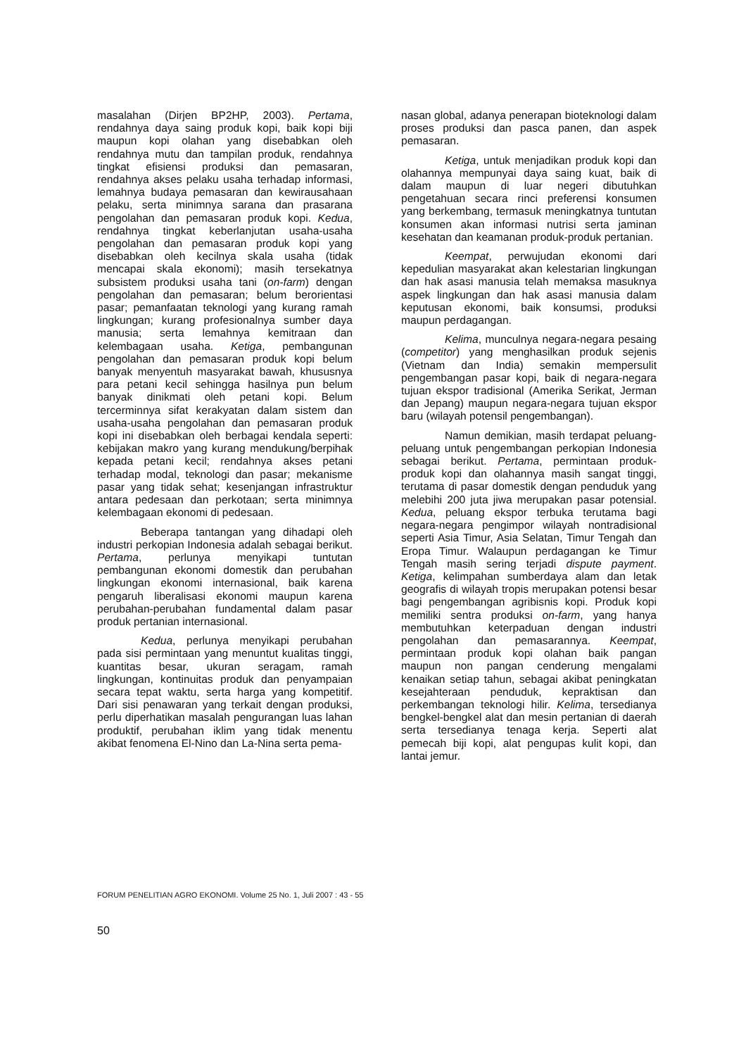masalahan (Dirjen BP2HP, 2003). Pertama, rendahnya daya saing produk kopi, baik kopi biji maupun kopi olahan yang disebabkan oleh rendahnya mutu dan tampilan produk, rendahnya tingkat efisiensi produksi dan pemasaran, rendahnya akses pelaku usaha terhadap informasi, lemahnya budaya pemasaran dan kewirausahaan pelaku, serta minimnya sarana dan prasarana pengolahan dan pemasaran produk kopi. Kedua, rendahnya tingkat keberlanjutan usaha-usaha pengolahan dan pemasaran produk kopi yang disebabkan oleh kecilnya skala usaha (tidak mencapai skala ekonomi); masih tersekatnya subsistem produksi usaha tani (on-farm) dengan pengolahan dan pemasaran; belum berorientasi pasar; pemanfaatan teknologi yang kurang ramah lingkungan; kurang profesionalnya sumber daya manusia; serta lemahnya kemitraan dan kelembagaan usaha. Ketiga, pembangunan pengolahan dan pemasaran produk kopi belum banyak menyentuh masyarakat bawah, khususnya para petani kecil sehingga hasilnya pun belum banyak dinikmati oleh petani kopi. Belum tercerminnya sifat kerakyatan dalam sistem dan usaha-usaha pengolahan dan pemasaran produk kopi ini disebabkan oleh berbagai kendala seperti: kebijakan makro yang kurang mendukung/berpihak kepada petani kecil; rendahnya akses petani terhadap modal, teknologi dan pasar; mekanisme pasar yang tidak sehat; kesenjangan infrastruktur antara pedesaan dan perkotaan; serta minimnya kelembagaan ekonomi di pedesaan.
Beberapa tantangan yang dihadapi oleh industri perkopian Indonesia adalah sebagai berikut. Pertama, perlunya menyikapi tuntutan pembangunan ekonomi domestik dan perubahan lingkungan ekonomi internasional, baik karena pengaruh liberalisasi ekonomi maupun karena perubahan-perubahan fundamental dalam pasar produk pertanian internasional.
Kedua, perlunya menyikapi perubahan pada sisi permintaan yang menuntut kualitas tinggi, kuantitas besar, ukuran seragam, ramah lingkungan, kontinuitas produk dan penyampaian secara tepat waktu, serta harga yang kompetitif. Dari sisi penawaran yang terkait dengan produksi, perlu diperhatikan masalah pengurangan luas lahan produktif, perubahan iklim yang tidak menentu akibat fenomena El-Nino dan La-Nina serta pema-
nasan global, adanya penerapan bioteknologi dalam proses produksi dan pasca panen, dan aspek pemasaran.
Ketiga, untuk menjadikan produk kopi dan olahannya mempunyai daya saing kuat, baik di dalam maupun di luar negeri dibutuhkan pengetahuan secara rinci preferensi konsumen yang berkembang, termasuk meningkatnya tuntutan konsumen akan informasi nutrisi serta jaminan kesehatan dan keamanan produk-produk pertanian.
Keempat, perwujudan ekonomi dari kepedulian masyarakat akan kelestarian lingkungan dan hak asasi manusia telah memaksa masuknya aspek lingkungan dan hak asasi manusia dalam keputusan ekonomi, baik konsumsi, produksi maupun perdagangan.
Kelima, munculnya negara-negara pesaing (competitor) yang menghasilkan produk sejenis (Vietnam dan India) semakin mempersulit pengembangan pasar kopi, baik di negara-negara tujuan ekspor tradisional (Amerika Serikat, Jerman dan Jepang) maupun negara-negara tujuan ekspor baru (wilayah potensil pengembangan).
Namun demikian, masih terdapat peluang-peluang untuk pengembangan perkopian Indonesia sebagai berikut. Pertama, permintaan produk-produk kopi dan olahannya masih sangat tinggi, terutama di pasar domestik dengan penduduk yang melebihi 200 juta jiwa merupakan pasar potensial. Kedua, peluang ekspor terbuka terutama bagi negara-negara pengimpor wilayah nontradisional seperti Asia Timur, Asia Selatan, Timur Tengah dan Eropa Timur. Walaupun perdagangan ke Timur Tengah masih sering terjadi dispute payment. Ketiga, kelimpahan sumberdaya alam dan letak geografis di wilayah tropis merupakan potensi besar bagi pengembangan agribisnis kopi. Produk kopi memiliki sentra produksi on-farm, yang hanya membutuhkan keterpaduan dengan industri pengolahan dan pemasarannya. Keempat, permintaan produk kopi olahan baik pangan maupun non pangan cenderung mengalami kenaikan setiap tahun, sebagai akibat peningkatan kesejahteraan penduduk, kepraktisan dan perkembangan teknologi hilir. Kelima, tersedianya bengkel-bengkel alat dan mesin pertanian di daerah serta tersedianya tenaga kerja. Seperti alat pemecah biji kopi, alat pengupas kulit kopi, dan lantai jemur.
FORUM PENELITIAN AGRO EKONOMI. Volume 25 No. 1, Juli 2007 : 43 - 55
50